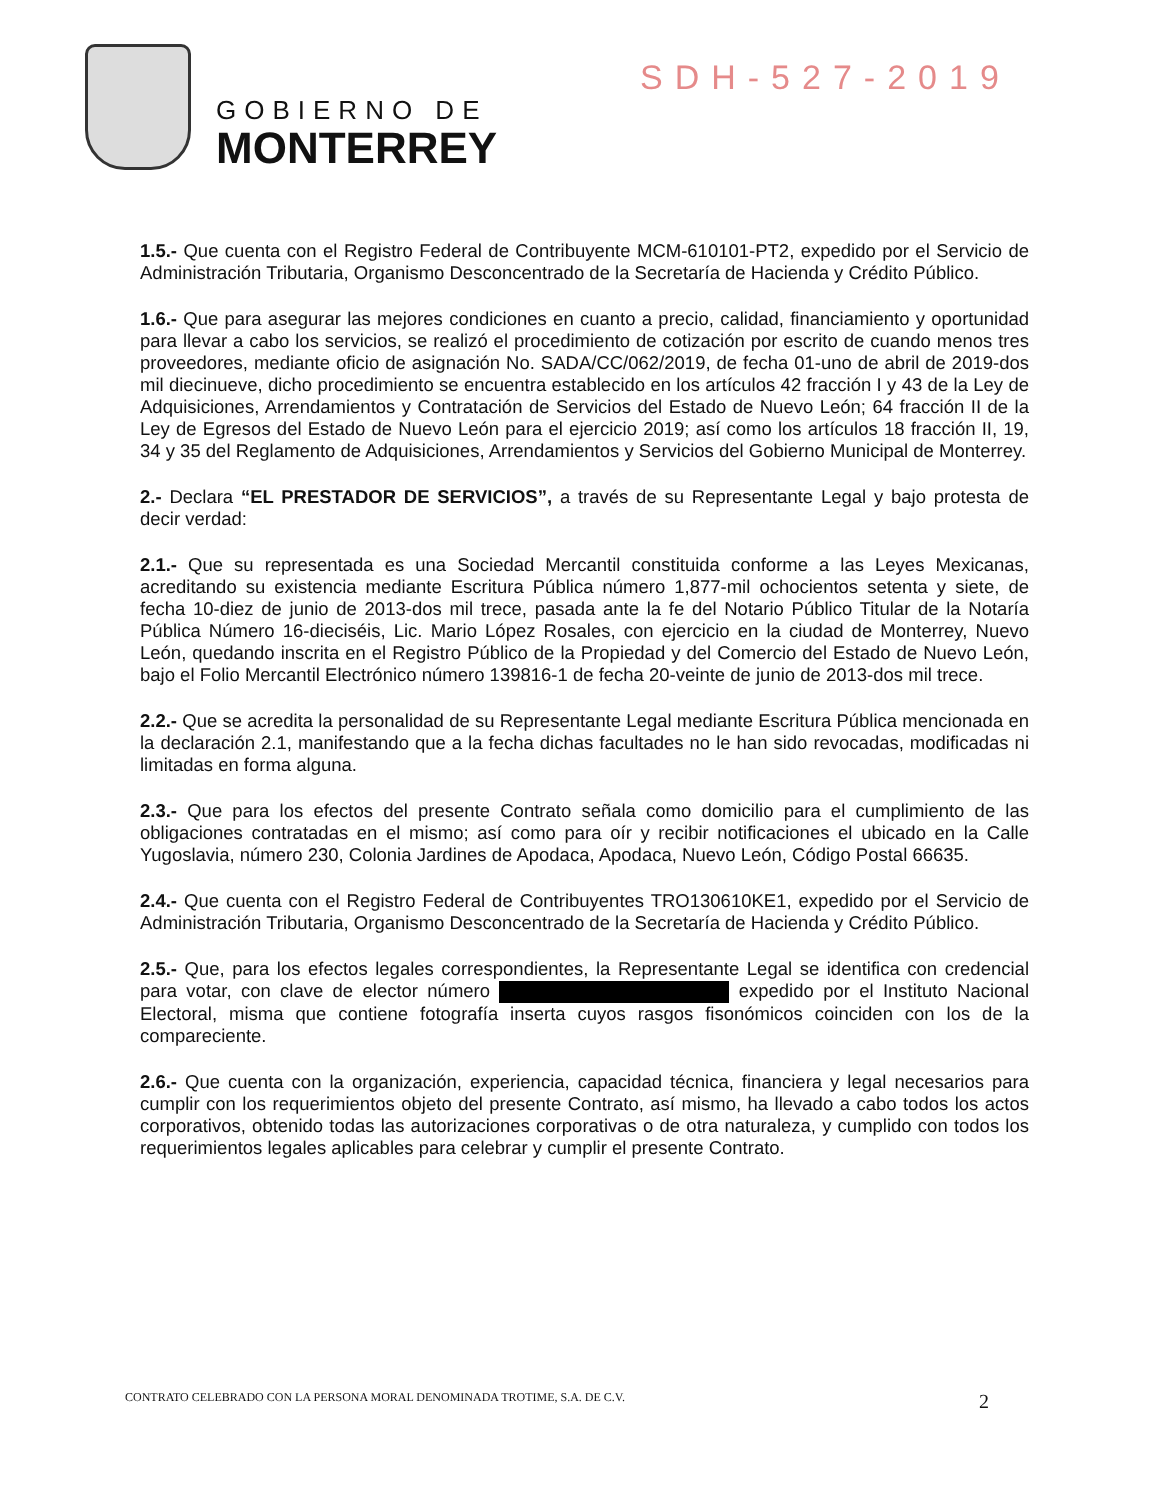GOBIERNO DE
MONTERREY
SDH-527-2019
1.5.- Que cuenta con el Registro Federal de Contribuyente MCM-610101-PT2, expedido por el Servicio de Administración Tributaria, Organismo Desconcentrado de la Secretaría de Hacienda y Crédito Público.
1.6.- Que para asegurar las mejores condiciones en cuanto a precio, calidad, financiamiento y oportunidad para llevar a cabo los servicios, se realizó el procedimiento de cotización por escrito de cuando menos tres proveedores, mediante oficio de asignación No. SADA/CC/062/2019, de fecha 01-uno de abril de 2019-dos mil diecinueve, dicho procedimiento se encuentra establecido en los artículos 42 fracción I y 43 de la Ley de Adquisiciones, Arrendamientos y Contratación de Servicios del Estado de Nuevo León; 64 fracción II de la Ley de Egresos del Estado de Nuevo León para el ejercicio 2019; así como los artículos 18 fracción II, 19, 34 y 35 del Reglamento de Adquisiciones, Arrendamientos y Servicios del Gobierno Municipal de Monterrey.
2.- Declara “EL PRESTADOR DE SERVICIOS”, a través de su Representante Legal y bajo protesta de decir verdad:
2.1.- Que su representada es una Sociedad Mercantil constituida conforme a las Leyes Mexicanas, acreditando su existencia mediante Escritura Pública número 1,877-mil ochocientos setenta y siete, de fecha 10-diez de junio de 2013-dos mil trece, pasada ante la fe del Notario Público Titular de la Notaría Pública Número 16-dieciséis, Lic. Mario López Rosales, con ejercicio en la ciudad de Monterrey, Nuevo León, quedando inscrita en el Registro Público de la Propiedad y del Comercio del Estado de Nuevo León, bajo el Folio Mercantil Electrónico número 139816-1 de fecha 20-veinte de junio de 2013-dos mil trece.
2.2.- Que se acredita la personalidad de su Representante Legal mediante Escritura Pública mencionada en la declaración 2.1, manifestando que a la fecha dichas facultades no le han sido revocadas, modificadas ni limitadas en forma alguna.
2.3.- Que para los efectos del presente Contrato señala como domicilio para el cumplimiento de las obligaciones contratadas en el mismo; así como para oír y recibir notificaciones el ubicado en la Calle Yugoslavia, número 230, Colonia Jardines de Apodaca, Apodaca, Nuevo León, Código Postal 66635.
2.4.- Que cuenta con el Registro Federal de Contribuyentes TRO130610KE1, expedido por el Servicio de Administración Tributaria, Organismo Desconcentrado de la Secretaría de Hacienda y Crédito Público.
2.5.- Que, para los efectos legales correspondientes, la Representante Legal se identifica con credencial para votar, con clave de elector número expedido por el Instituto Nacional Electoral, misma que contiene fotografía inserta cuyos rasgos fisonómicos coinciden con los de la compareciente.
2.6.- Que cuenta con la organización, experiencia, capacidad técnica, financiera y legal necesarios para cumplir con los requerimientos objeto del presente Contrato, así mismo, ha llevado a cabo todos los actos corporativos, obtenido todas las autorizaciones corporativas o de otra naturaleza, y cumplido con todos los requerimientos legales aplicables para celebrar y cumplir el presente Contrato.
CONTRATO CELEBRADO CON LA PERSONA MORAL DENOMINADA TROTIME, S.A. DE C.V. 2